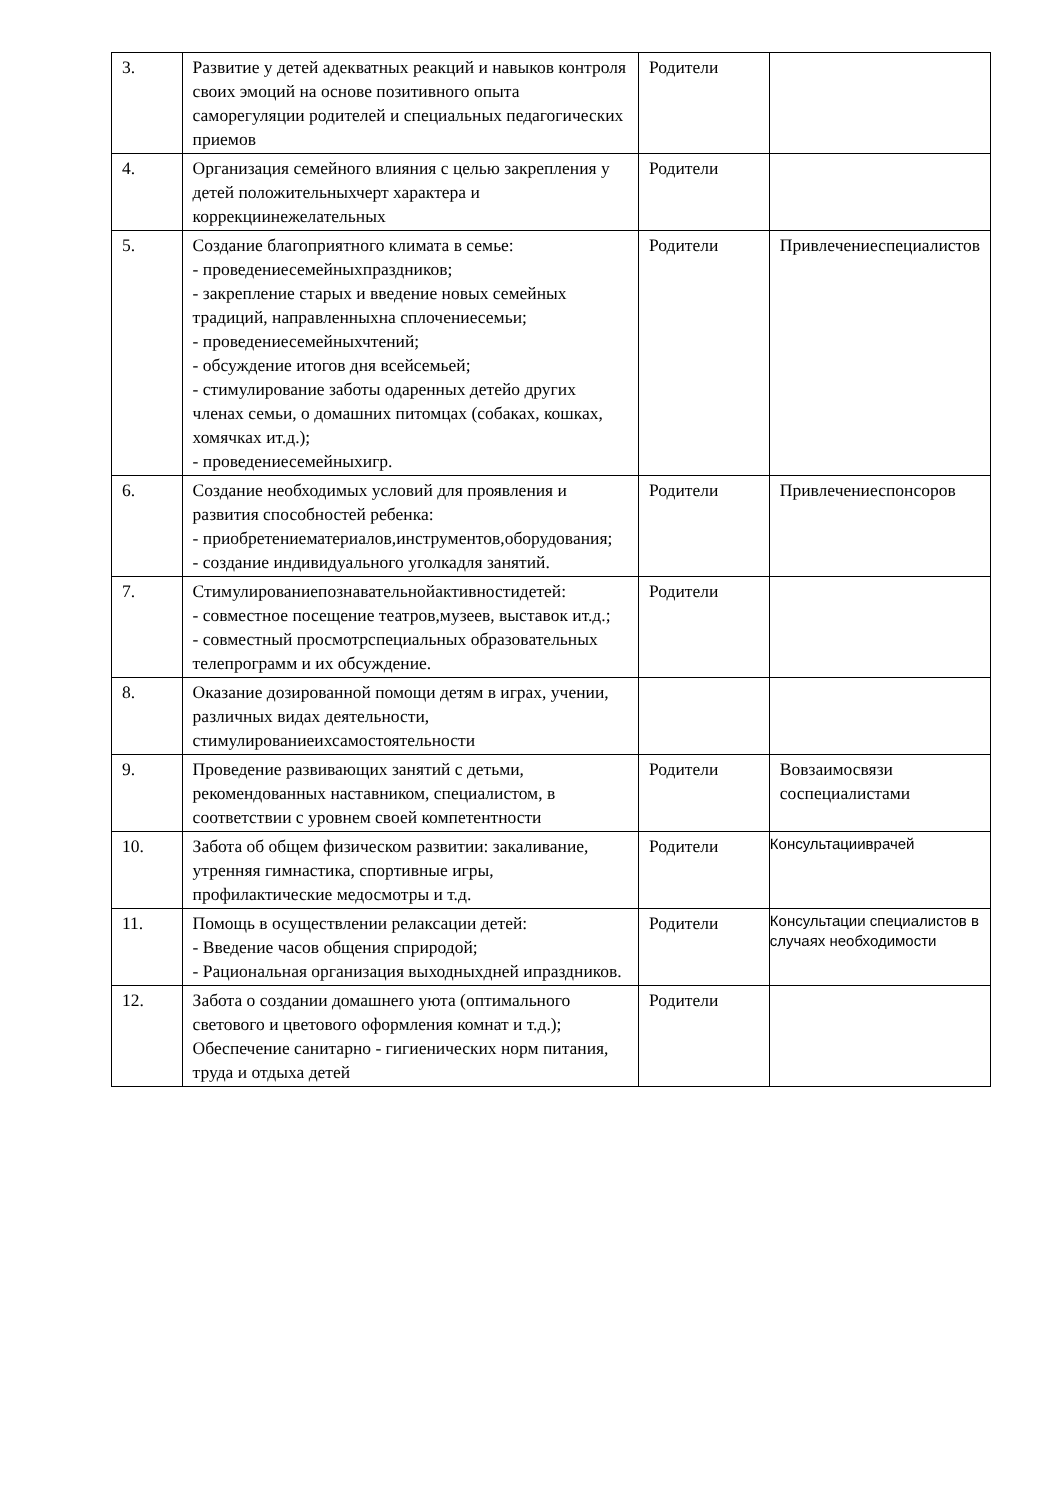| 3. | Развитие у детей адекватных реакций и навыков контроля своих эмоций на основе позитивного опыта саморегуляции родителей и специальных педагогических приемов | Родители | |
| 4. | Организация семейного влияния с целью закрепления у детей положительныхчерт характера и коррекциинежелательных | Родители | |
| 5. | Создание благоприятного климата в семье: - проведениесемейныхпраздников; - закрепление старых и введение новых семейных традиций, направленныхна сплочениесемьи; - проведениесемейныхчтений; - обсуждение итогов дня всейсемьей; - стимулирование заботы одаренных детейо других членах семьи, о домашних питомцах (собаках, кошках, хомячках ит.д.); - проведениесемейныхигр. | Родители | Привлечениеспециалистов |
| 6. | Создание необходимых условий для проявления и развития способностей ребенка: - приобретениематериалов,инструментов,оборудования; - создание индивидуального уголкадля занятий. | Родители | Привлечениеспонсоров |
| 7. | Стимулированиепознавательнойактивностидетей: - совместное посещение театров,музеев, выставок ит.д.; - совместный просмотрспециальных образовательных телепрограмм и их обсуждение. | Родители | |
| 8. | Оказание дозированной помощи детям в играх, учении, различных видах деятельности, стимулированиеихсамостоятельности | | |
| 9. | Проведение развивающих занятий с детьми, рекомендованных наставником, специалистом, в соответствии с уровнем своей компетентности | Родители | Вовзаимосвязи соспециалистами |
| 10. | Забота об общем физическом развитии: закаливание, утренняя гимнастика, спортивные игры, профилактические медосмотры и т.д. | Родители | Консультацииврачей |
| 11. | Помощь в осуществлении релаксации детей: - Введение часов общения сприродой; - Рациональная организация выходныхдней ипраздников. | Родители | Консультации специалистов в случаях необходимости |
| 12. | Забота о создании домашнего уюта (оптимального светового и цветового оформления комнат и т.д.); Обеспечение санитарно - гигиенических норм питания, труда и отдыха детей | Родители | |